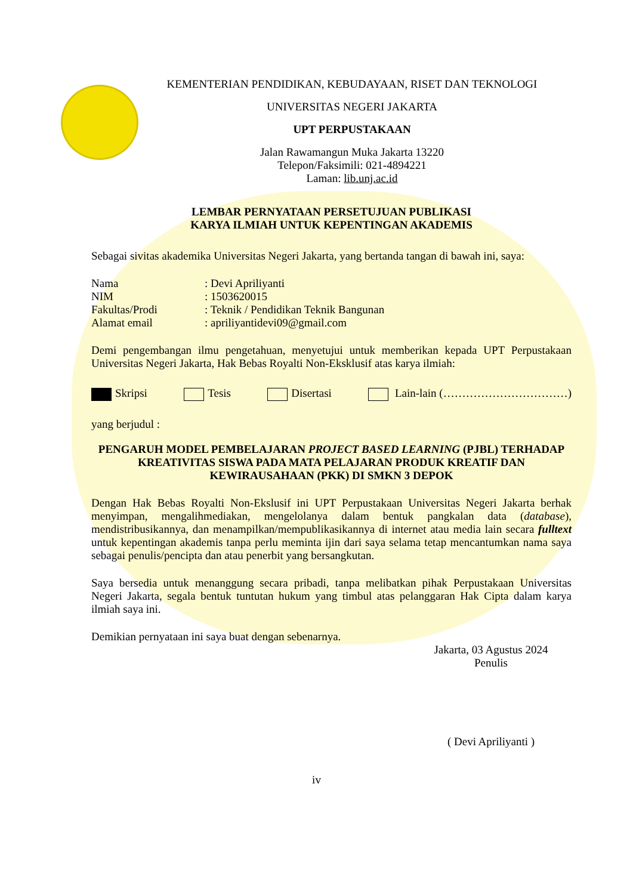KEMENTERIAN PENDIDIKAN, KEBUDAYAAN, RISET DAN TEKNOLOGI
UNIVERSITAS NEGERI JAKARTA
UPT PERPUSTAKAAN
Jalan Rawamangun Muka Jakarta 13220
Telepon/Faksimili: 021-4894221
Laman: lib.unj.ac.id
LEMBAR PERNYATAAN PERSETUJUAN PUBLIKASI
KARYA ILMIAH UNTUK KEPENTINGAN AKADEMIS
Sebagai sivitas akademika Universitas Negeri Jakarta, yang bertanda tangan di bawah ini, saya:
Nama: Devi Apriliyanti NIM: 1503620015 Fakultas/Prodi: Teknik / Pendidikan Teknik Bangunan Alamat email: apriliyantidevi09@gmail.com
Demi pengembangan ilmu pengetahuan, menyetujui untuk memberikan kepada UPT Perpustakaan Universitas Negeri Jakarta, Hak Bebas Royalti Non-Eksklusif atas karya ilmiah:
Skripsi Tesis Disertasi Lain-lain (……………………………)
yang berjudul :
PENGARUH MODEL PEMBELAJARAN PROJECT BASED LEARNING (PJBL) TERHADAP KREATIVITAS SISWA PADA MATA PELAJARAN PRODUK KREATIF DAN KEWIRAUSAHAAN (PKK) DI SMKN 3 DEPOK
Dengan Hak Bebas Royalti Non-Ekslusif ini UPT Perpustakaan Universitas Negeri Jakarta berhak menyimpan, mengalihmediakan, mengelolanya dalam bentuk pangkalan data (database), mendistribusikannya, dan menampilkan/mempublikasikannya di internet atau media lain secara fulltext untuk kepentingan akademis tanpa perlu meminta ijin dari saya selama tetap mencantumkan nama saya sebagai penulis/pencipta dan atau penerbit yang bersangkutan.
Saya bersedia untuk menanggung secara pribadi, tanpa melibatkan pihak Perpustakaan Universitas Negeri Jakarta, segala bentuk tuntutan hukum yang timbul atas pelanggaran Hak Cipta dalam karya ilmiah saya ini.
Demikian pernyataan ini saya buat dengan sebenarnya.
Jakarta, 03 Agustus 2024
Penulis
( Devi Apriliyanti )
iv